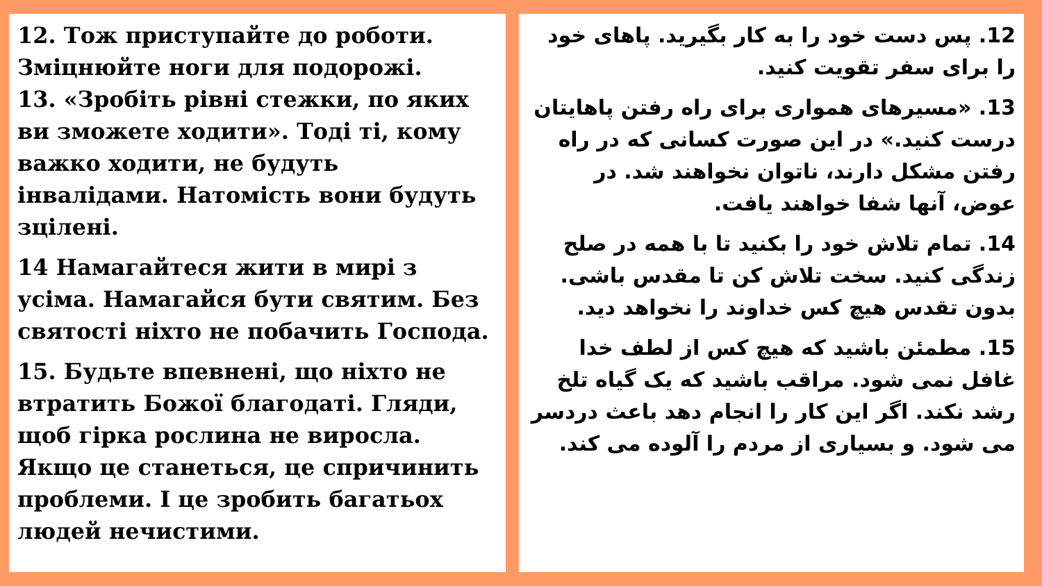12. Тож приступайте до роботи. Зміцнюйте ноги для подорожі.
13. «Зробіть рівні стежки, по яких ви зможете ходити». Тоді ті, кому важко ходити, не будуть інвалідами. Натомість вони будуть зцілені.
14 Намагайтеся жити в мирі з усіма. Намагайся бути святим. Без святості ніхто не побачить Господа.
15. Будьте впевнені, що ніхто не втратить Божої благодаті. Гляди, щоб гірка рослина не виросла. Якщо це станеться, це спричинить проблеми. І це зробить багатьох людей нечистими.
12. پس دست خود را به کار بگیرید. پاهای خود را برای سفر تقویت کنید.
13. «مسیرهای همواری برای راه رفتن پاهایتان درست کنید.» در این صورت کسانی که در راه رفتن مشکل دارند، ناتوان نخواهند شد. در عوض، آنها شفا خواهند یافت.
14. تمام تلاش خود را بکنید تا با همه در صلح زندگی کنید. سخت تلاش کن تا مقدس باشی. بدون تقدس هیچ کس خداوند را نخواهد دید.
15. مطمئن باشید که هیچ کس از لطف خدا غافل نمی شود. مراقب باشید که یک گیاه تلخ رشد نکند. اگر این کار را انجام دهد باعث دردسر می شود. و بسیاری از مردم را آلوده می کند.